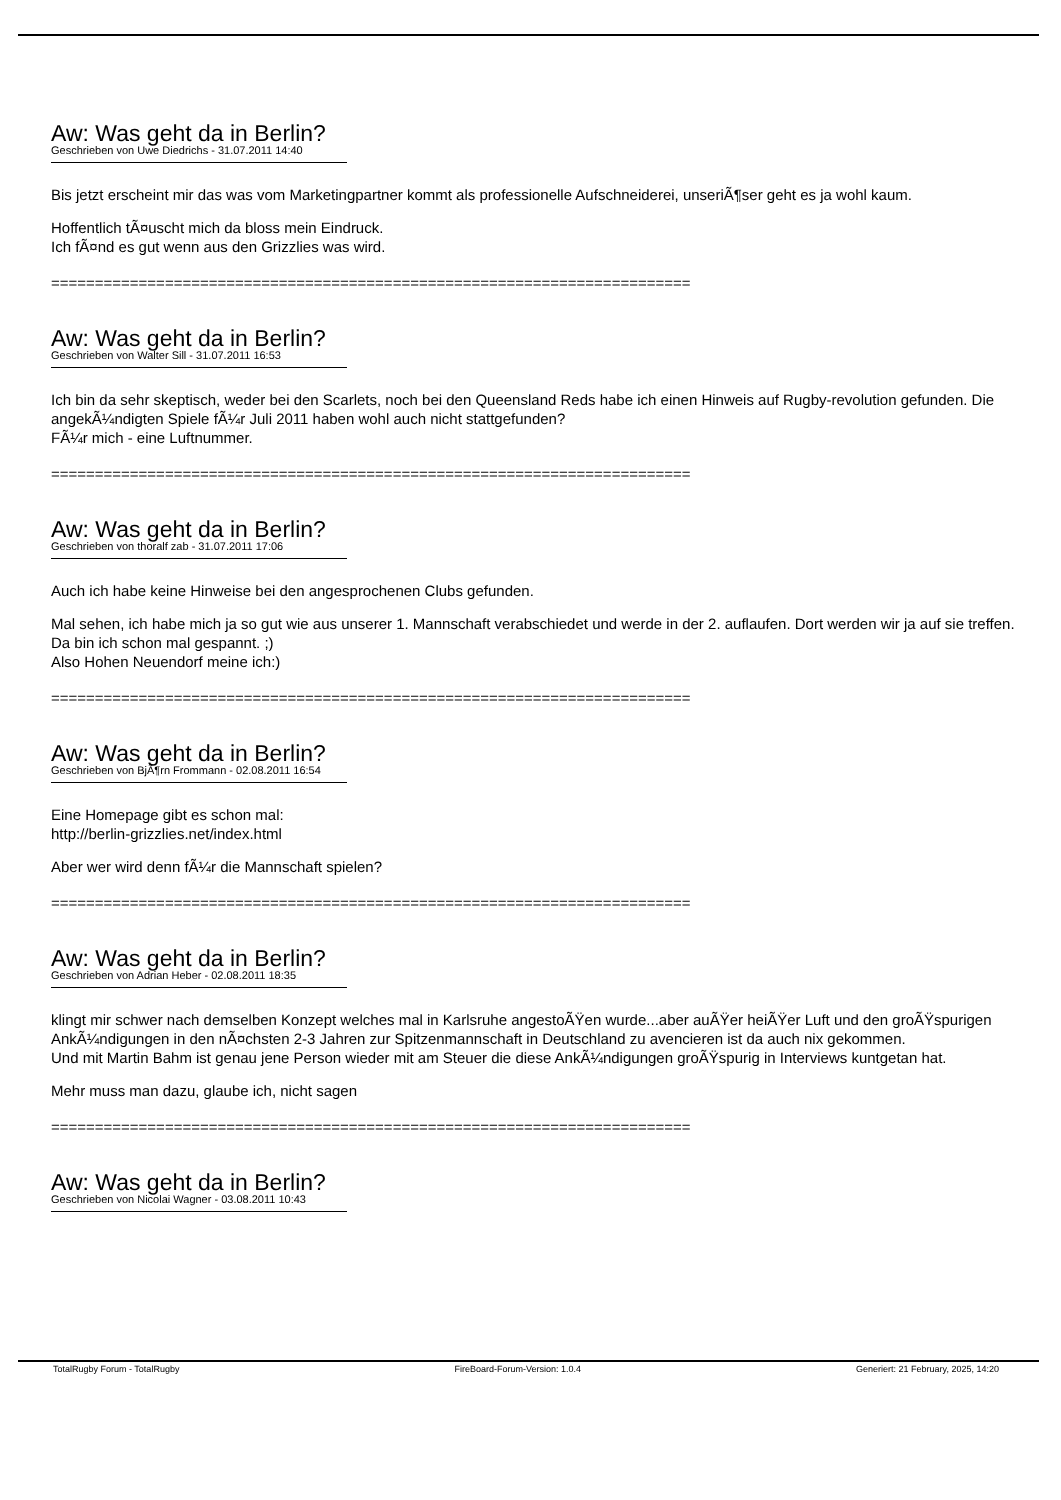Aw: Was geht da in Berlin?
Geschrieben von Uwe Diedrichs - 31.07.2011 14:40
Bis jetzt erscheint mir das was vom Marketingpartner kommt als professionelle Aufschneiderei, unseriÃ¶ser geht es ja wohl kaum.
Hoffentlich tÃ¤uscht mich da bloss mein Eindruck.
Ich fÃ¤nd es gut wenn aus den Grizzlies was wird.
============================================================================
Aw: Was geht da in Berlin?
Geschrieben von Walter Sill - 31.07.2011 16:53
Ich bin da sehr skeptisch, weder bei den Scarlets, noch bei den Queensland Reds habe ich einen Hinweis auf Rugby-revolution gefunden. Die angekÃ¼ndigten Spiele fÃ¼r Juli 2011 haben wohl auch nicht stattgefunden?
FÃ¼r mich - eine Luftnummer.
============================================================================
Aw: Was geht da in Berlin?
Geschrieben von thoralf zab - 31.07.2011 17:06
Auch ich habe keine Hinweise bei den angesprochenen Clubs gefunden.
Mal sehen, ich habe mich ja so gut wie aus unserer 1. Mannschaft verabschiedet und werde in der 2. auflaufen. Dort werden wir ja auf sie treffen. Da bin ich schon mal gespannt. ;)
Also Hohen Neuendorf meine ich:)
============================================================================
Aw: Was geht da in Berlin?
Geschrieben von BjÃ¶rn Frommann - 02.08.2011 16:54
Eine Homepage gibt es schon mal:
http://berlin-grizzlies.net/index.html
Aber wer wird denn fÃ¼r die Mannschaft spielen?
============================================================================
Aw: Was geht da in Berlin?
Geschrieben von Adrian Heber - 02.08.2011 18:35
klingt mir schwer nach demselben Konzept welches mal in Karlsruhe angestoÃŸen wurde...aber auÃŸer heiÃŸer Luft und den groÃŸspurigen AnkÃ¼ndigungen in den nÃ¤chsten 2-3 Jahren zur Spitzenmannschaft in Deutschland zu avencieren ist da auch nix gekommen.
Und mit Martin Bahm ist genau jene Person wieder mit am Steuer die diese AnkÃ¼ndigungen groÃŸspurig in Interviews kuntgetan hat.
Mehr muss man dazu, glaube ich, nicht sagen
============================================================================
Aw: Was geht da in Berlin?
Geschrieben von Nicolai Wagner - 03.08.2011 10:43
TotalRugby Forum - TotalRugby FireBoard-Forum-Version: 1.0.4 Generiert: 21 February, 2025, 14:20